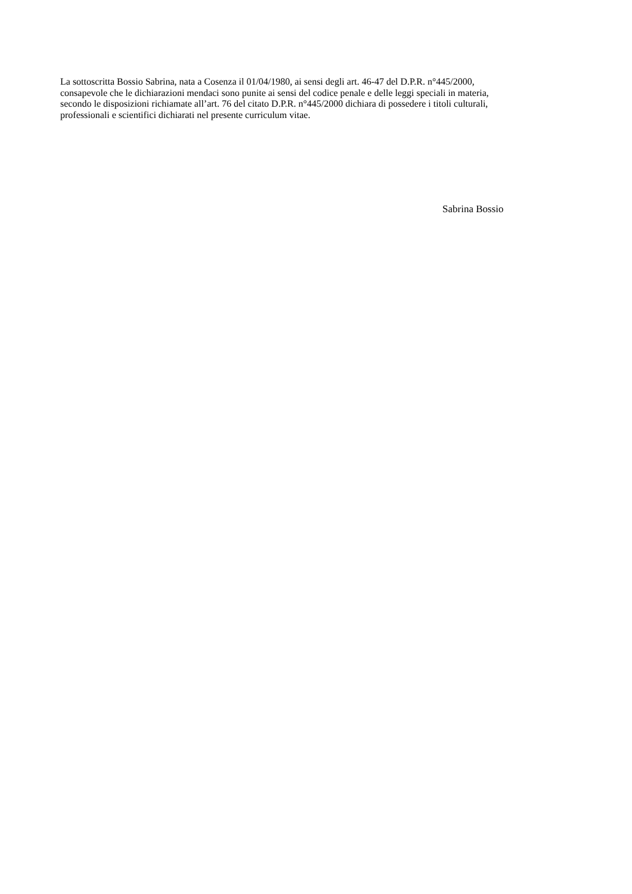La sottoscritta Bossio Sabrina, nata a Cosenza il 01/04/1980, ai sensi degli art. 46-47 del D.P.R. n°445/2000,
consapevole che le dichiarazioni mendaci sono punite ai sensi del codice penale e delle leggi speciali in materia,
secondo le disposizioni richiamate all’art. 76 del citato D.P.R. n°445/2000 dichiara di possedere i titoli culturali,
professionali e scientifici dichiarati nel presente curriculum vitae.
Sabrina Bossio